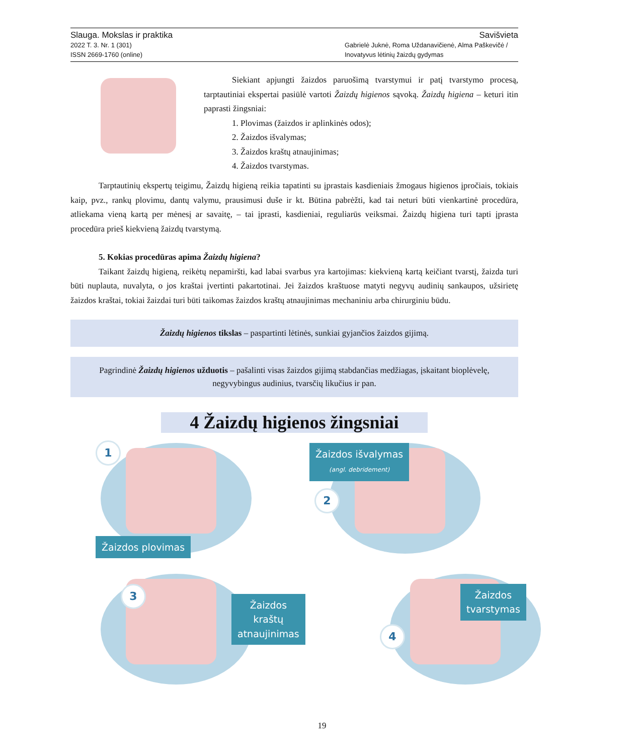Slauga. Mokslas ir praktika Savišvieta
2022 T. 3. Nr. 1 (301)
ISSN 2669-1760 (online) Gabrielė Juknė, Roma Uždanavičienė, Alma Paškevičė /
Inovatyvus lėtinių žaizdų gydymas
Siekiant apjungti žaizdos paruošimą tvarstymui ir patį tvarstymo procesą, tarptautiniai ekspertai pasiūlė vartoti Žaizdų higienos sąvoką. Žaizdų higiena – keturi itin paprasti žingsniai:
1. Plovimas (žaizdos ir aplinkinės odos);
2. Žaizdos išvalymas;
3. Žaizdos kraštų atnaujinimas;
4. Žaizdos tvarstymas.
Tarptautinių ekspertų teigimu, Žaizdų higieną reikia tapatinti su įprastais kasdieniais žmogaus higienos įpročiais, tokiais kaip, pvz., rankų plovimu, dantų valymu, prausimusi duše ir kt. Būtina pabrėžti, kad tai neturi būti vienkartinė procedūra, atliekama vieną kartą per mėnesį ar savaitę, – tai įprasti, kasdieniai, reguliarūs veiksmai. Žaizdų higiena turi tapti įprasta procedūra prieš kiekvieną žaizdų tvarstymą.
5. Kokias procedūras apima Žaizdų higiena?
Taikant žaizdų higieną, reikėtų nepamiršti, kad labai svarbus yra kartojimas: kiekvieną kartą keičiant tvarstį, žaizda turi būti nuplauta, nuvalyta, o jos kraštai įvertinti pakartotinai. Jei žaizdos kraštuose matyti negyvų audinių sankaupos, užsirietę žaizdos kraštai, tokiai žaizdai turi būti taikomas žaizdos kraštų atnaujinimas mechaniniu arba chirurginiu būdu.
Žaizdų higienos tikslas – paspartinti lėtinės, sunkiai gyjančios žaizdos gijimą.
Pagrindinė Žaizdų higienos užduotis – pašalinti visas žaizdos gijimą stabdančias medžiagas, įskaitant bioplėvelę, negyvybingus audinius, tvarsčių likučius ir pan.
4 Žaizdų higienos žingsniai
1
Žaizdos plovimas
Žaizdos išvalymas
(angl. debridement)
2
3
Žaizdos kraštų
atnaujinimas
4
Žaizdos
tvarstymas
19